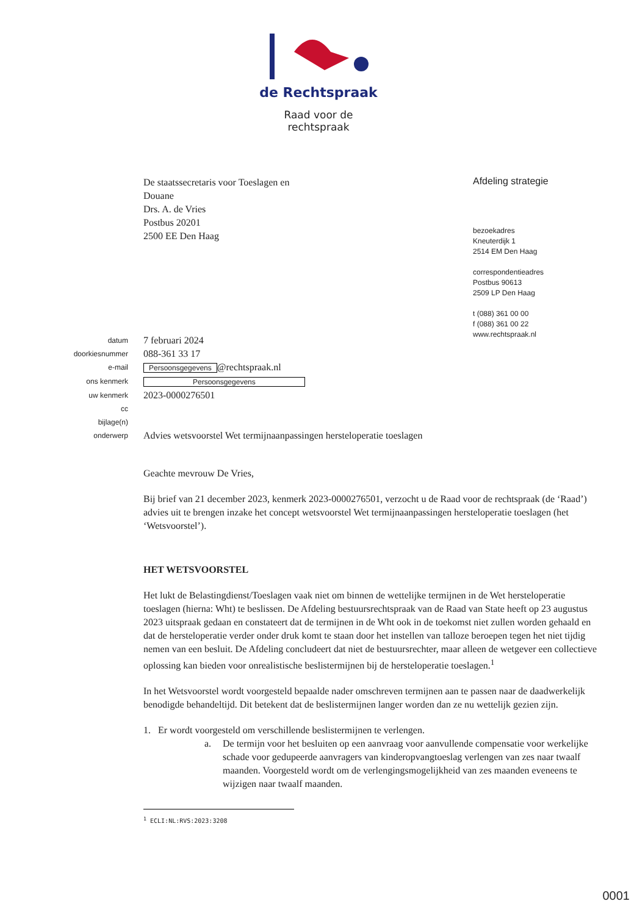de Rechtspraak
Raad voor de
rechtspraak
De staatssecretaris voor Toeslagen en
Douane
Drs. A. de Vries
Postbus 20201
2500 EE Den Haag
Afdeling strategie
bezoekadres
Kneuterdijk 1
2514 EM Den Haag
correspondentieadres
Postbus 90613
2509 LP Den Haag
t (088) 361 00 00
f (088) 361 00 22
www.rechtspraak.nl
datum
7 februari 2024
doorkiesnummer
088-361 33 17
e-mail
Persoonsgegevens @rechtspraak.nl
ons kenmerk
Persoonsgegevens
uw kenmerk
2023-0000276501
cc
bijlage(n)
onderwerp
Advies wetsvoorstel Wet termijnaanpassingen hersteloperatie toeslagen
Geachte mevrouw De Vries,
Bij brief van 21 december 2023, kenmerk 2023-0000276501, verzocht u de Raad voor de rechtspraak (de ‘Raad’) advies uit te brengen inzake het concept wetsvoorstel Wet termijnaanpassingen hersteloperatie toeslagen (het ‘Wetsvoorstel’).
HET WETSVOORSTEL
Het lukt de Belastingdienst/Toeslagen vaak niet om binnen de wettelijke termijnen in de Wet hersteloperatie toeslagen (hierna: Wht) te beslissen. De Afdeling bestuursrechtspraak van de Raad van State heeft op 23 augustus 2023 uitspraak gedaan en constateert dat de termijnen in de Wht ook in de toekomst niet zullen worden gehaald en dat de hersteloperatie verder onder druk komt te staan door het instellen van talloze beroepen tegen het niet tijdig nemen van een besluit. De Afdeling concludeert dat niet de bestuursrechter, maar alleen de wetgever een collectieve oplossing kan bieden voor onrealistische beslistermijnen bij de hersteloperatie toeslagen.<sup>1</sup>
In het Wetsvoorstel wordt voorgesteld bepaalde nader omschreven termijnen aan te passen naar de daadwerkelijk benodigde behandeltijd. Dit betekent dat de beslistermijnen langer worden dan ze nu wettelijk gezien zijn.
1. Er wordt voorgesteld om verschillende beslistermijnen te verlengen.
a. De termijn voor het besluiten op een aanvraag voor aanvullende compensatie voor werkelijke schade voor gedupeerde aanvragers van kinderopvangtoeslag verlengen van zes naar twaalf maanden. Voorgesteld wordt om de verlengingsmogelijkheid van zes maanden eveneens te wijzigen naar twaalf maanden.
<sup>1</sup> ECLI:NL:RVS:2023:3208
0001